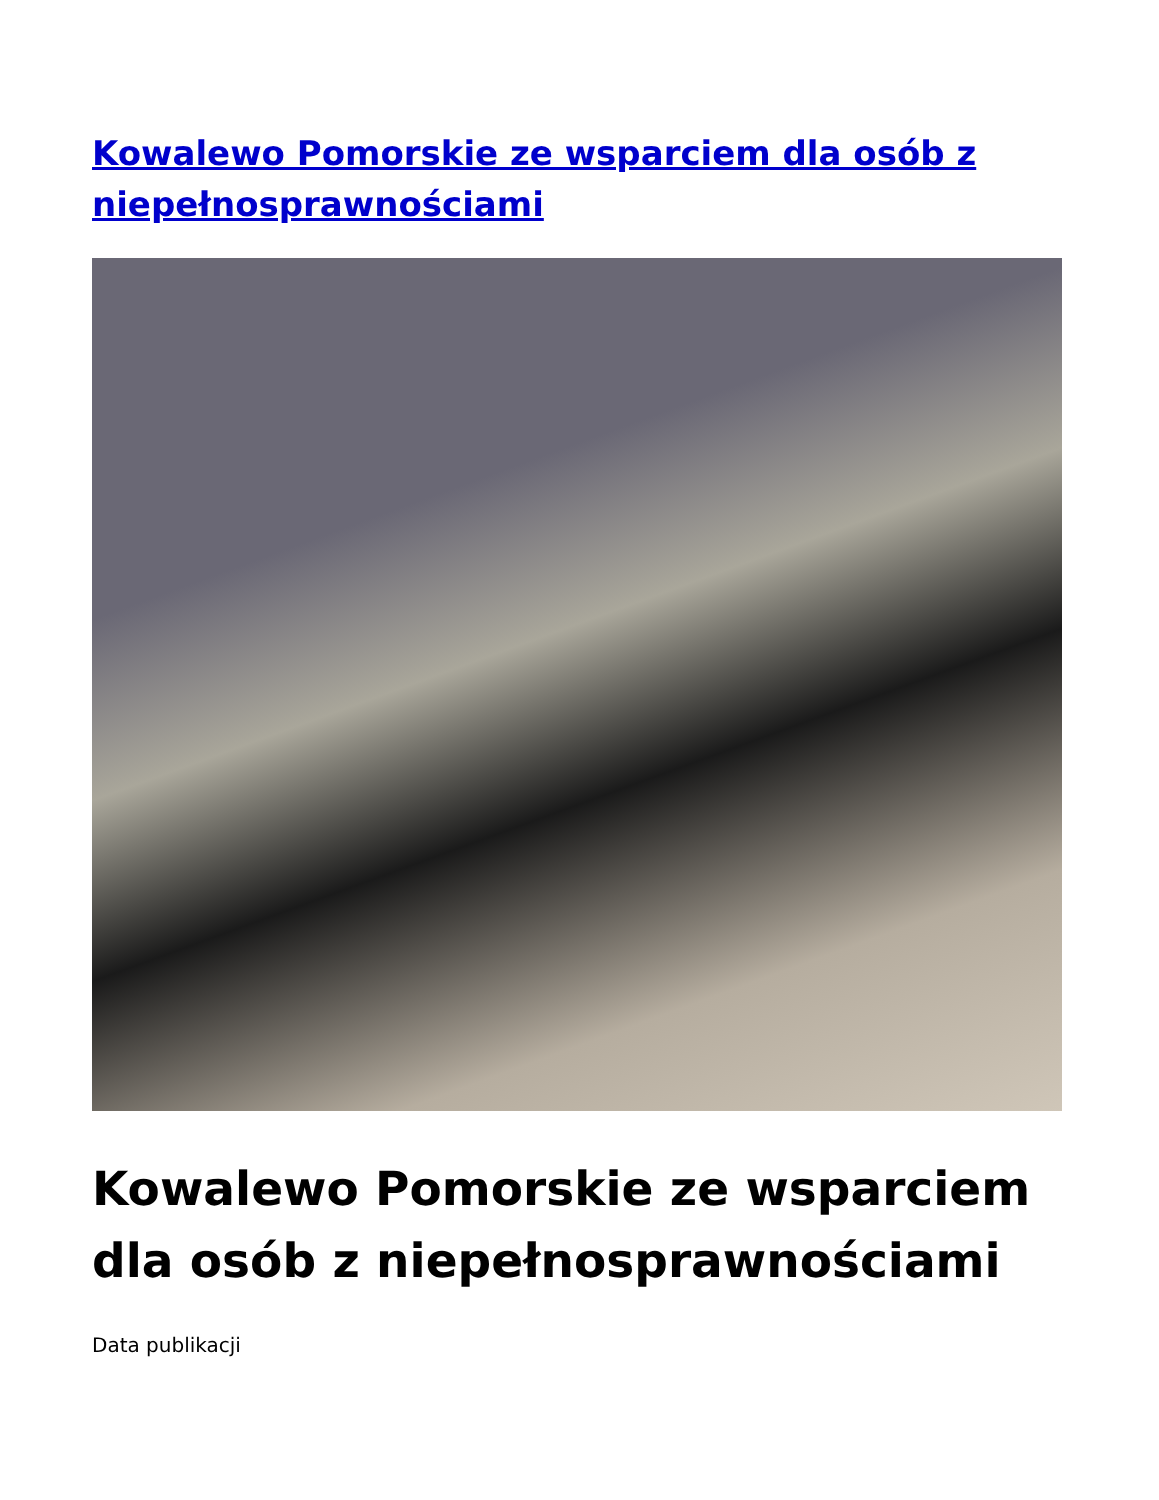Kowalewo Pomorskie ze wsparciem dla osób z niepełnosprawnościami
Kowalewo Pomorskie ze wsparciem dla osób z niepełnosprawnościami
Data publikacji